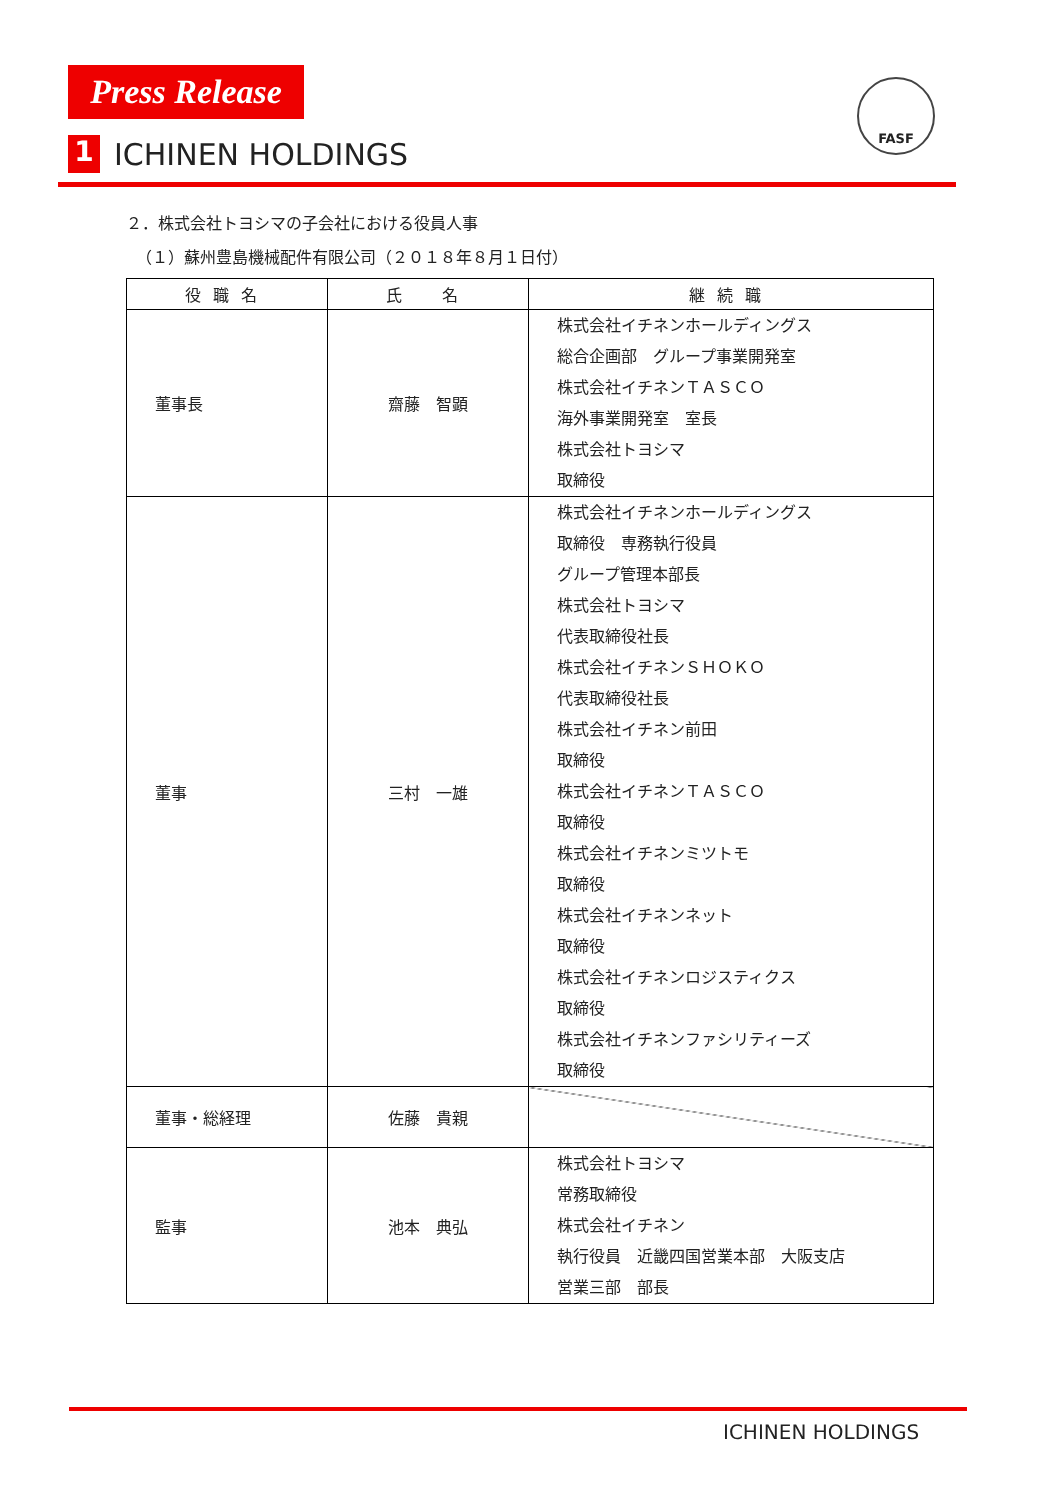Press Release
1 ICHINEN HOLDINGS
FASF
２．株式会社トヨシマの子会社における役員人事
（１）蘇州豊島機械配件有限公司（２０１８年８月１日付）
| 役職名 | 氏 名 | 継続職 |
| --- | --- | --- |
| 董事長 | 齋藤 智顕 | 株式会社イチネンホールディングス 総合企画部 グループ事業開発室 株式会社イチネンＴＡＳＣＯ 海外事業開発室 室長 株式会社トヨシマ 取締役 |
| 董事 | 三村 一雄 | 株式会社イチネンホールディングス 取締役 専務執行役員 グループ管理本部長 株式会社トヨシマ 代表取締役社長 株式会社イチネンＳＨＯＫＯ 代表取締役社長 株式会社イチネン前田 取締役 株式会社イチネンＴＡＳＣＯ 取締役 株式会社イチネンミツトモ 取締役 株式会社イチネンネット 取締役 株式会社イチネンロジスティクス 取締役 株式会社イチネンファシリティーズ 取締役 |
| 董事・総経理 | 佐藤 貴親 | |
| 監事 | 池本 典弘 | 株式会社トヨシマ 常務取締役 株式会社イチネン 執行役員 近畿四国営業本部 大阪支店 営業三部 部長 |
ICHINEN HOLDINGS